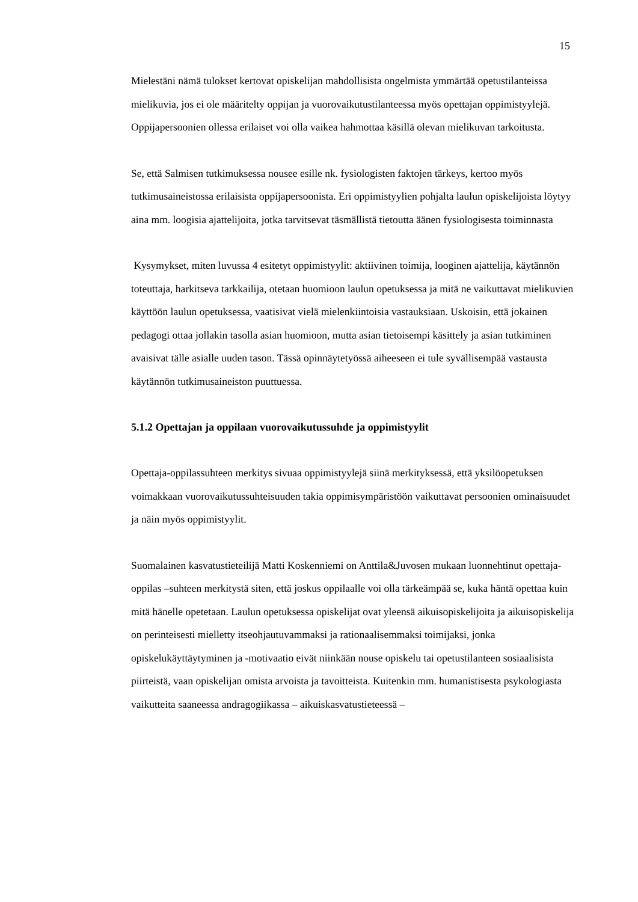15
Mielestäni nämä tulokset kertovat opiskelijan mahdollisista ongelmista ymmärtää opetustilanteissa mielikuvia, jos ei ole määritelty oppijan ja vuorovaikutustilanteessa myös opettajan oppimistyylejä. Oppijapersoonien ollessa erilaiset voi olla vaikea hahmottaa käsillä olevan mielikuvan tarkoitusta.
Se, että Salmisen tutkimuksessa nousee esille nk. fysiologisten faktojen tärkeys, kertoo myös tutkimusaineistossa erilaisista oppijapersoonista. Eri oppimistyylien pohjalta laulun opiskelijoista löytyy aina mm. loogisia ajattelijoita, jotka tarvitsevat täsmällistä tietoutta äänen fysiologisesta toiminnasta
Kysymykset, miten luvussa 4 esitetyt oppimistyylit: aktiivinen toimija, looginen ajattelija, käytännön toteuttaja, harkitseva tarkkailija, otetaan huomioon laulun opetuksessa ja mitä ne vaikuttavat mielikuvien käyttöön laulun opetuksessa, vaatisivat vielä mielenkiintoisia vastauksiaan. Uskoisin, että jokainen pedagogi ottaa jollakin tasolla asian huomioon, mutta asian tietoisempi käsittely ja asian tutkiminen avaisivat tälle asialle uuden tason. Tässä opinnäytetyössä aiheeseen ei tule syvällisempää vastausta käytännön tutkimusaineiston puuttuessa.
5.1.2 Opettajan ja oppilaan vuorovaikutussuhde ja oppimistyylit
Opettaja-oppilassuhteen merkitys sivuaa oppimistyylejä siinä merkityksessä, että yksilöopetuksen voimakkaan vuorovaikutussuhteisuuden takia oppimisympäristöön vaikuttavat persoonien ominaisuudet ja näin myös oppimistyylit.
Suomalainen kasvatustieteilijä Matti Koskenniemi on Anttila&Juvosen mukaan luonnehtinut opettaja-oppilas –suhteen merkitystä siten, että joskus oppilaalle voi olla tärkeämpää se, kuka häntä opettaa kuin mitä hänelle opetetaan. Laulun opetuksessa opiskelijat ovat yleensä aikuisopiskelijoita ja aikuisopiskelija on perinteisesti mielletty itseohjautuvammaksi ja rationaalisemmaksi toimijaksi, jonka opiskelukäyttäytyminen ja -motivaatio eivät niinkään nouse opiskelu tai opetustilanteen sosiaalisista piirteistä, vaan opiskelijan omista arvoista ja tavoitteista. Kuitenkin mm. humanistisesta psykologiasta vaikutteita saaneessa andragogiikassa – aikuiskasvatustieteessä –